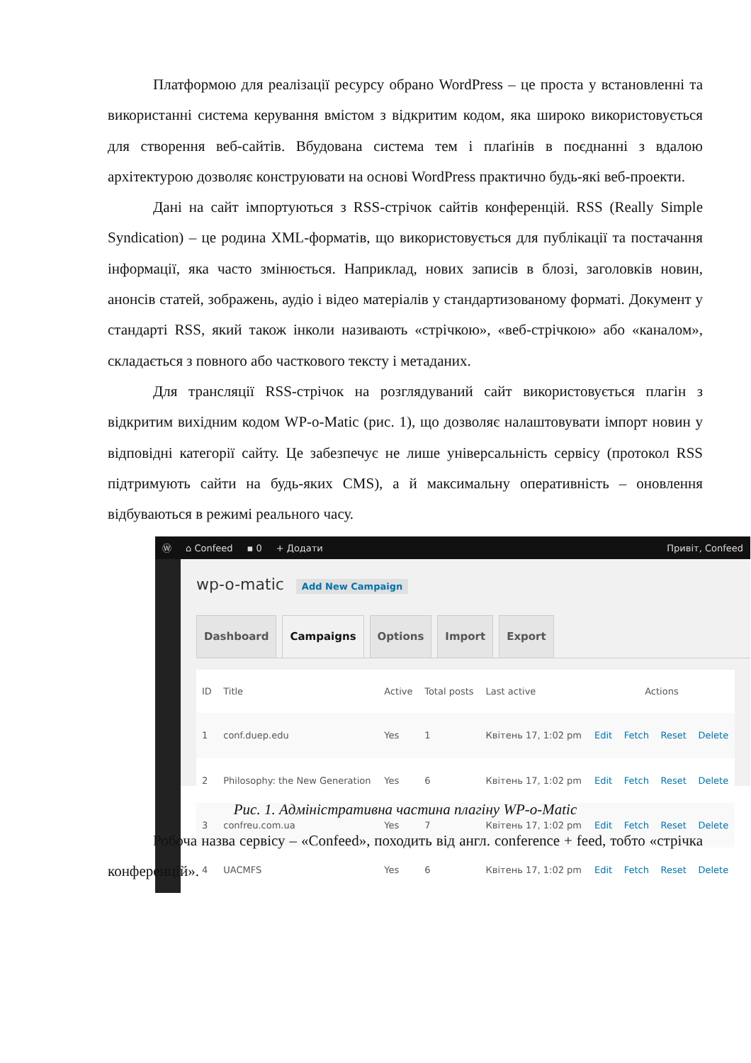Платформою для реалізації ресурсу обрано WordPress – це проста у встановленні та використанні система керування вмістом з відкритим кодом, яка широко використовується для створення веб-сайтів. Вбудована система тем і плаґінів в поєднанні з вдалою архітектурою дозволяє конструювати на основі WordPress практично будь-які веб-проекти.
Дані на сайт імпортуються з RSS-стрічок сайтів конференцій. RSS (Really Simple Syndication) – це родина XML-форматів, що використовується для публікації та постачання інформації, яка часто змінюється. Наприклад, нових записів в блозі, заголовків новин, анонсів статей, зображень, аудіо і відео матеріалів у стандартизованому форматі. Документ у стандарті RSS, який також інколи називають «стрічкою», «веб-стрічкою» або «каналом», складається з повного або часткового тексту і метаданих.
Для трансляції RSS-стрічок на розглядуваний сайт використовується плагін з відкритим вихідним кодом WP-o-Matic (рис. 1), що дозволяє налаштовувати імпорт новин у відповідні категорії сайту. Це забезпечує не лише універсальність сервісу (протокол RSS підтримують сайти на будь-яких CMS), а й максимальну оперативність – оновлення відбуваються в режимі реального часу.
Ⓦ ⌂ Confeed ▪ 0 + Додати Привіт, Confeed
wp-o-matic Add New Campaign
Dashboard Campaigns Options Import Export
| ID | Title | Active | Total posts | Last active | Actions | | | |
| --- | --- | --- | --- | --- | --- | --- | --- | --- |
| 1 | conf.duep.edu | Yes | 1 | Квітень 17, 1:02 pm | Edit | Fetch | Reset | Delete |
| 2 | Philosophy: the New Generation | Yes | 6 | Квітень 17, 1:02 pm | Edit | Fetch | Reset | Delete |
| 3 | confreu.com.ua | Yes | 7 | Квітень 17, 1:02 pm | Edit | Fetch | Reset | Delete |
| 4 | UACMFS | Yes | 6 | Квітень 17, 1:02 pm | Edit | Fetch | Reset | Delete |
Рис. 1. Адміністративна частина плагіну WP-o-Matic
Робоча назва сервісу – «Confeed», походить від англ. conference + feed, тобто «стрічка конференцій».